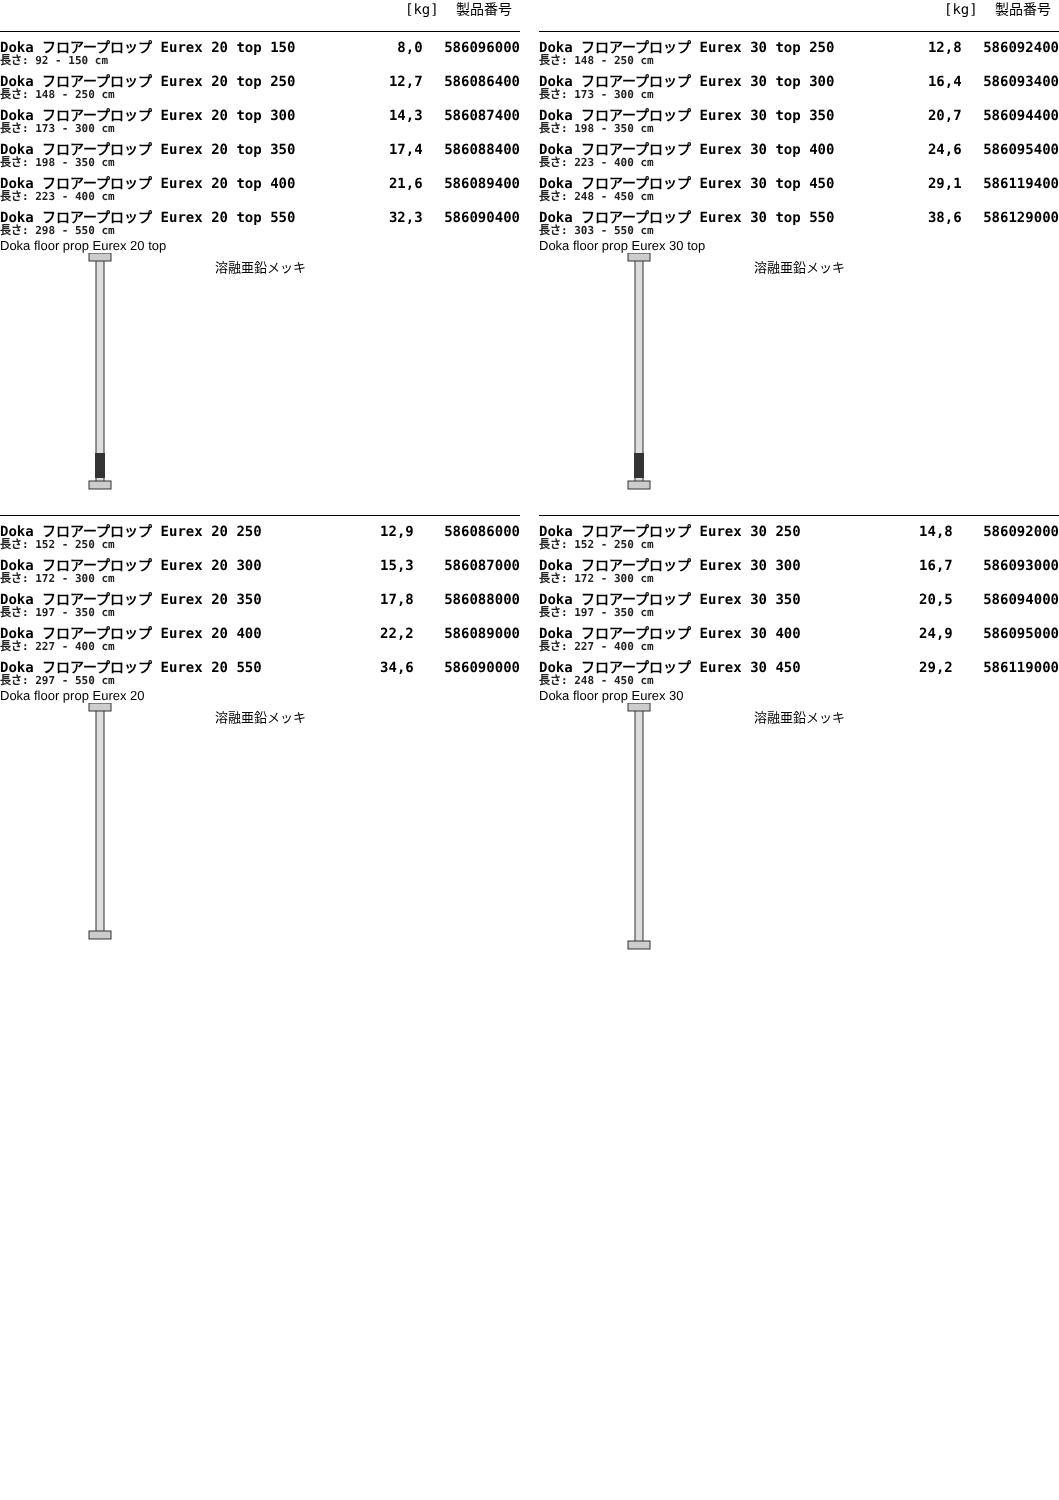[kg] 製品番号
| Doka フロアープロップ Eurex 20 top 150 長さ: 92 - 150 cm | 8,0 | 586096000 |
| Doka フロアープロップ Eurex 20 top 250 長さ: 148 - 250 cm | 12,7 | 586086400 |
| Doka フロアープロップ Eurex 20 top 300 長さ: 173 - 300 cm | 14,3 | 586087400 |
| Doka フロアープロップ Eurex 20 top 350 長さ: 198 - 350 cm | 17,4 | 586088400 |
| Doka フロアープロップ Eurex 20 top 400 長さ: 223 - 400 cm | 21,6 | 586089400 |
| Doka フロアープロップ Eurex 20 top 550 長さ: 298 - 550 cm | 32,3 | 586090400 |
Doka floor prop Eurex 20 top
溶融亜鉛メッキ
| Doka フロアープロップ Eurex 20 250 長さ: 152 - 250 cm | 12,9 | 586086000 |
| Doka フロアープロップ Eurex 20 300 長さ: 172 - 300 cm | 15,3 | 586087000 |
| Doka フロアープロップ Eurex 20 350 長さ: 197 - 350 cm | 17,8 | 586088000 |
| Doka フロアープロップ Eurex 20 400 長さ: 227 - 400 cm | 22,2 | 586089000 |
| Doka フロアープロップ Eurex 20 550 長さ: 297 - 550 cm | 34,6 | 586090000 |
Doka floor prop Eurex 20
溶融亜鉛メッキ
[kg] 製品番号
| Doka フロアープロップ Eurex 30 top 250 長さ: 148 - 250 cm | 12,8 | 586092400 |
| Doka フロアープロップ Eurex 30 top 300 長さ: 173 - 300 cm | 16,4 | 586093400 |
| Doka フロアープロップ Eurex 30 top 350 長さ: 198 - 350 cm | 20,7 | 586094400 |
| Doka フロアープロップ Eurex 30 top 400 長さ: 223 - 400 cm | 24,6 | 586095400 |
| Doka フロアープロップ Eurex 30 top 450 長さ: 248 - 450 cm | 29,1 | 586119400 |
| Doka フロアープロップ Eurex 30 top 550 長さ: 303 - 550 cm | 38,6 | 586129000 |
Doka floor prop Eurex 30 top
溶融亜鉛メッキ
| Doka フロアープロップ Eurex 30 250 長さ: 152 - 250 cm | 14,8 | 586092000 |
| Doka フロアープロップ Eurex 30 300 長さ: 172 - 300 cm | 16,7 | 586093000 |
| Doka フロアープロップ Eurex 30 350 長さ: 197 - 350 cm | 20,5 | 586094000 |
| Doka フロアープロップ Eurex 30 400 長さ: 227 - 400 cm | 24,9 | 586095000 |
| Doka フロアープロップ Eurex 30 450 長さ: 248 - 450 cm | 29,2 | 586119000 |
Doka floor prop Eurex 30
溶融亜鉛メッキ